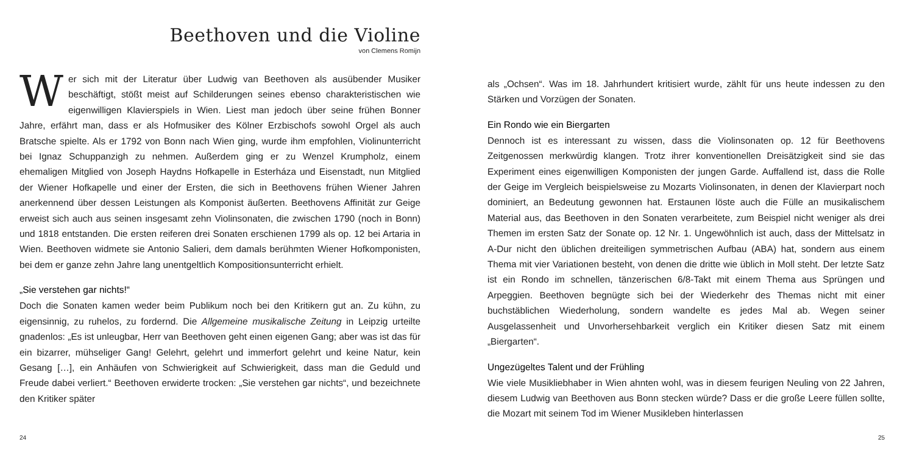Beethoven und die Violine
von Clemens Romijn
Wer sich mit der Literatur über Ludwig van Beethoven als ausübender Musiker beschäftigt, stößt meist auf Schilderungen seines ebenso charakteristischen wie eigenwilligen Klavierspiels in Wien. Liest man jedoch über seine frühen Bonner Jahre, erfährt man, dass er als Hofmusiker des Kölner Erzbischofs sowohl Orgel als auch Bratsche spielte. Als er 1792 von Bonn nach Wien ging, wurde ihm empfohlen, Violinunterricht bei Ignaz Schuppanzigh zu nehmen. Außerdem ging er zu Wenzel Krumpholz, einem ehemaligen Mitglied von Joseph Haydns Hofkapelle in Esterháza und Eisenstadt, nun Mitglied der Wiener Hofkapelle und einer der Ersten, die sich in Beethovens frühen Wiener Jahren anerkennend über dessen Leistungen als Komponist äußerten. Beethovens Affinität zur Geige erweist sich auch aus seinen insgesamt zehn Violinsonaten, die zwischen 1790 (noch in Bonn) und 1818 entstanden. Die ersten reiferen drei Sonaten erschienen 1799 als op. 12 bei Artaria in Wien. Beethoven widmete sie Antonio Salieri, dem damals berühmten Wiener Hofkomponisten, bei dem er ganze zehn Jahre lang unentgeltlich Kompositionsunterricht erhielt.
„Sie verstehen gar nichts!“
Doch die Sonaten kamen weder beim Publikum noch bei den Kritikern gut an. Zu kühn, zu eigensinnig, zu ruhelos, zu fordernd. Die Allgemeine musikalische Zeitung in Leipzig urteilte gnadenlos: „Es ist unleugbar, Herr van Beethoven geht einen eigenen Gang; aber was ist das für ein bizarrer, mühseliger Gang! Gelehrt, gelehrt und immerfort gelehrt und keine Natur, kein Gesang […], ein Anhäufen von Schwierigkeit auf Schwierigkeit, dass man die Geduld und Freude dabei verliert.“ Beethoven erwiderte trocken: „Sie verstehen gar nichts“, und bezeichnete den Kritiker später
24
als „Ochsen“. Was im 18. Jahrhundert kritisiert wurde, zählt für uns heute indessen zu den Stärken und Vorzügen der Sonaten.
Ein Rondo wie ein Biergarten
Dennoch ist es interessant zu wissen, dass die Violinsonaten op. 12 für Beethovens Zeitgenossen merkwürdig klangen. Trotz ihrer konventionellen Dreisätzigkeit sind sie das Experiment eines eigenwilligen Komponisten der jungen Garde. Auffallend ist, dass die Rolle der Geige im Vergleich beispielsweise zu Mozarts Violinsonaten, in denen der Klavierpart noch dominiert, an Bedeutung gewonnen hat. Erstaunen löste auch die Fülle an musikalischem Material aus, das Beethoven in den Sonaten verarbeitete, zum Beispiel nicht weniger als drei Themen im ersten Satz der Sonate op. 12 Nr. 1. Ungewöhnlich ist auch, dass der Mittelsatz in A-Dur nicht den üblichen dreiteiligen symmetrischen Aufbau (ABA) hat, sondern aus einem Thema mit vier Variationen besteht, von denen die dritte wie üblich in Moll steht. Der letzte Satz ist ein Rondo im schnellen, tänzerischen 6/8-Takt mit einem Thema aus Sprüngen und Arpeggien. Beethoven begnügte sich bei der Wiederkehr des Themas nicht mit einer buchstäblichen Wiederholung, sondern wandelte es jedes Mal ab. Wegen seiner Ausgelassenheit und Unvorhersehbarkeit verglich ein Kritiker diesen Satz mit einem „Biergarten“.
Ungezügeltes Talent und der Frühling
Wie viele Musikliebhaber in Wien ahnten wohl, was in diesem feurigen Neuling von 22 Jahren, diesem Ludwig van Beethoven aus Bonn stecken würde? Dass er die große Leere füllen sollte, die Mozart mit seinem Tod im Wiener Musikleben hinterlassen
25